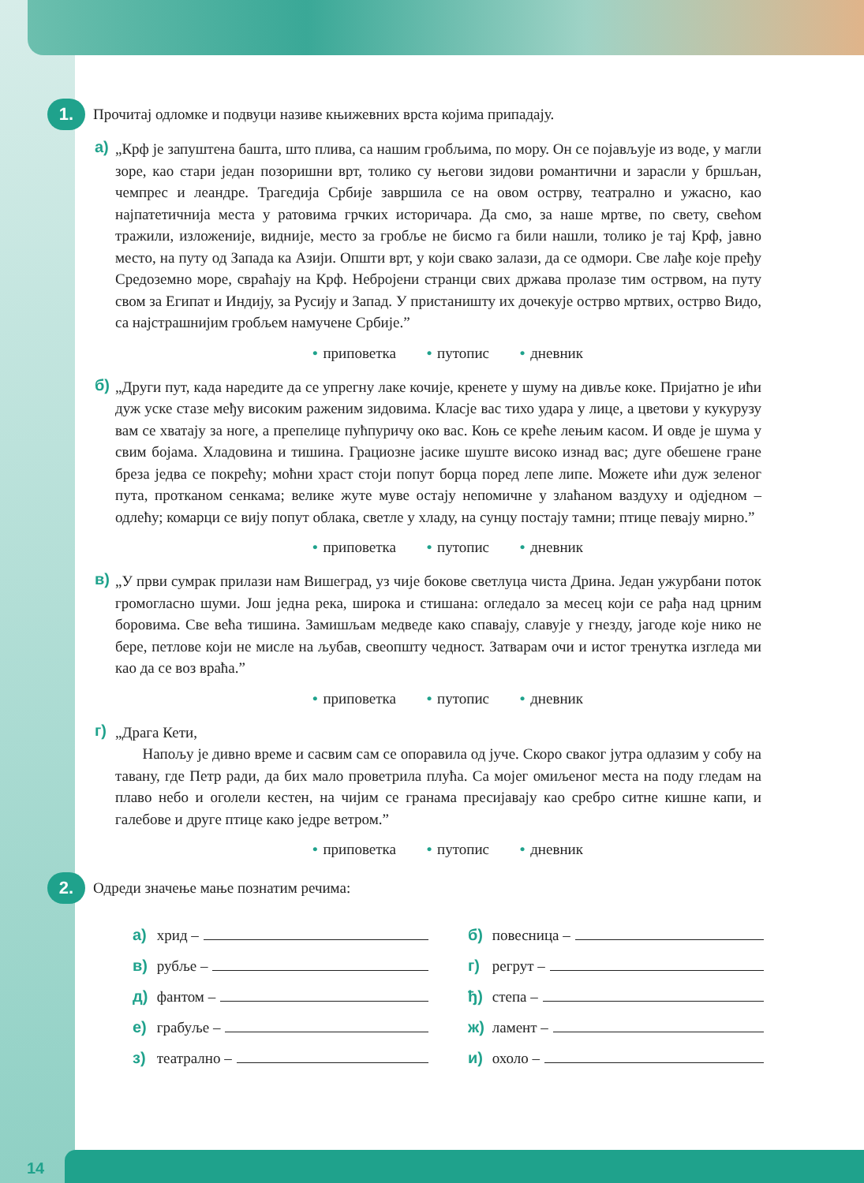1.
Прочитај одломке и подвуци називе књижевних врста којима припадају.
а) „Крф је запуштена башта, што плива, са нашим гробљима, по мору. Он се појављује из воде, у магли зоре, као стари један позоришни врт, толико су његови зидови романтични и зарасли у бршљан, чемпрес и леандре. Трагедија Србије завршила се на овом острву, театрално и ужасно, као најпатетичнија места у ратовима грчких историчара. Да смо, за наше мртве, по свету, свећом тражили, изложеније, видније, место за гробље не бисмо га били нашли, толико је тај Крф, јавно место, на путу од Запада ка Азији. Општи врт, у који свако залази, да се одмори. Све лађе које пређу Средоземно море, свраћају на Крф. Небројени странци свих држава пролазе тим острвом, на путу свом за Египат и Индију, за Русију и Запад. У пристаништу их дочекује острво мртвих, острво Видо, са најстрашнијим гробљем намучене Србије.”
• приповетка • путопис • дневник
б) „Други пут, када наредите да се упрегну лаке кочије, кренете у шуму на дивље коке. Пријатно је ићи дуж уске стазе међу високим раженим зидовима. Класје вас тихо удара у лице, а цветови у кукурузу вам се хватају за ноге, а препелице пућпуричу око вас. Коњ се креће лењим касом. И овде је шума у свим бојама. Хладовина и тишина. Грациозне јасике шуште високо изнад вас; дуге обешене гране бреза једва се покрећу; моћни храст стоји попут борца поред лепе липе. Можете ићи дуж зеленог пута, протканом сенкама; велике жуте муве остају непомичне у злаћаном ваздуху и одједном – одлећу; комарци се вију попут облака, светле у хладу, на сунцу постају тамни; птице певају мирно.”
• приповетка • путопис • дневник
в) „У први сумрак прилази нам Вишеград, уз чије бокове светлуца чиста Дрина. Један ужурбани поток громогласно шуми. Још једна река, широка и стишана: огледало за месец који се рађа над црним боровима. Све већа тишина. Замишљам медведе како спавају, славује у гнезду, јагоде које нико не бере, петлове који не мисле на љубав, свеопшту чедност. Затварам очи и истог тренутка изгледа ми као да се воз враћа.”
• приповетка • путопис • дневник
г) „Драга Кети,
Напољу је дивно време и сасвим сам се опоравила од јуче. Скоро сваког јутра одлазим у собу на тавану, где Петр ради, да бих мало проветрила плућа. Са мојег омиљеног места на поду гледам на плаво небо и оголели кестен, на чијим се гранама пресијавају као сребро ситне кишне капи, и галебове и друге птице како једре ветром.”
• приповетка • путопис • дневник
2.
Одреди значење мање познатим речима:
а) хрид –
б) повесница –
в) рубље –
г) регрут –
д) фантом –
ђ) степа –
е) грабуље –
ж) ламент –
з) театрално –
и) охоло –
14